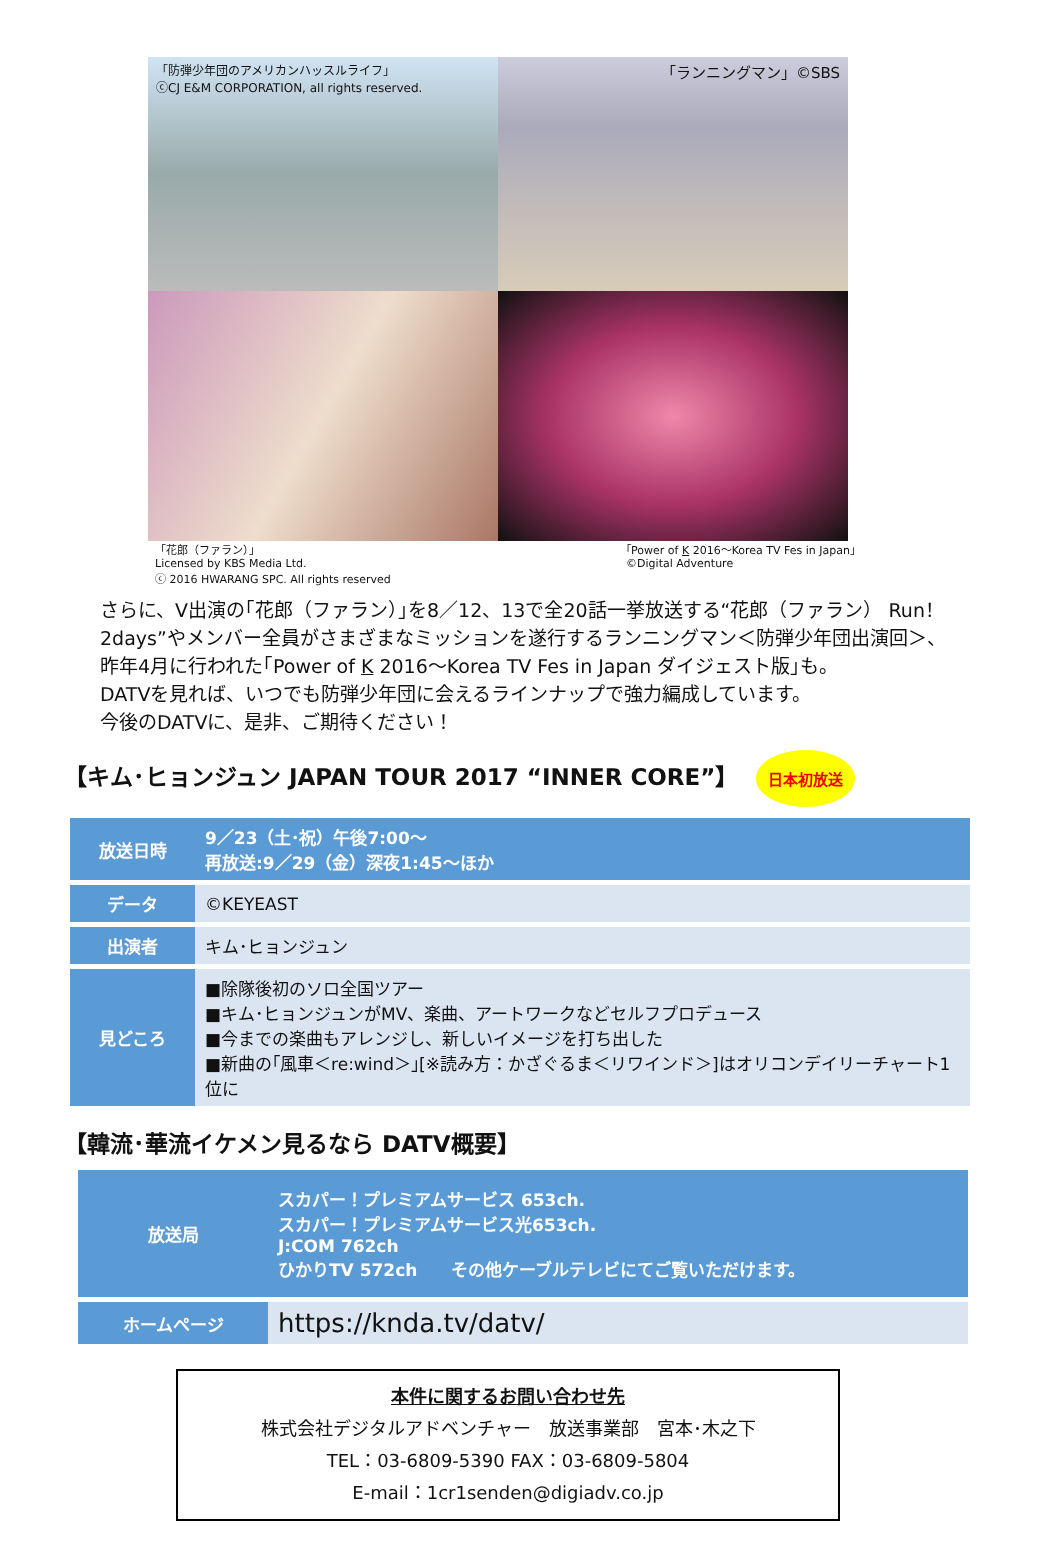「防弾少年団のアメリカンハッスルライフ」
ⓒCJ E&M CORPORATION, all rights reserved.
「ランニングマン」©SBS
「花郎（ファラン）」
Licensed by KBS Media Ltd.
ⓒ 2016 HWARANG SPC. All rights reserved
｢Power of K 2016～Korea TV Fes in Japan｣
©Digital Adventure
さらに、V出演の｢花郎（ファラン）｣を8／12、13で全20話一挙放送する“花郎（ファラン） Run！2days”やメンバー全員がさまざまなミッションを遂行するランニングマン＜防弾少年団出演回＞、昨年4月に行われた｢Power of K 2016～Korea TV Fes in Japan ダイジェスト版｣も。
DATVを見れば、いつでも防弾少年団に会えるラインナップで強力編成しています。
今後のDATVに、是非、ご期待ください！
【キム･ヒョンジュン JAPAN TOUR 2017 “INNER CORE”】 日本初放送
| 放送日時 | 9／23（土･祝）午後7:00～ 再放送:9／29（金）深夜1:45～ほか |
| データ | ©KEYEAST |
| 出演者 | キム･ヒョンジュン |
| 見どころ | ■除隊後初のソロ全国ツアー ■キム･ヒョンジュンがMV、楽曲、アートワークなどセルフプロデュース ■今までの楽曲もアレンジし、新しいイメージを打ち出した ■新曲の｢風車＜re:wind＞｣[※読み方：かざぐるま＜リワインド＞]はオリコンデイリーチャート1位に |
【韓流･華流イケメン見るなら DATV概要】
| 放送局 | スカパー！プレミアムサービス 653ch. スカパー！プレミアムサービス光653ch. J:COM 762ch ひかりTV 572ch その他ケーブルテレビにてご覧いただけます。 |
| ホームページ | https://knda.tv/datv/ |
本件に関するお問い合わせ先
株式会社デジタルアドベンチャー　放送事業部　宮本･木之下
TEL：03-6809-5390 FAX：03-6809-5804
E-mail：1cr1senden@digiadv.co.jp